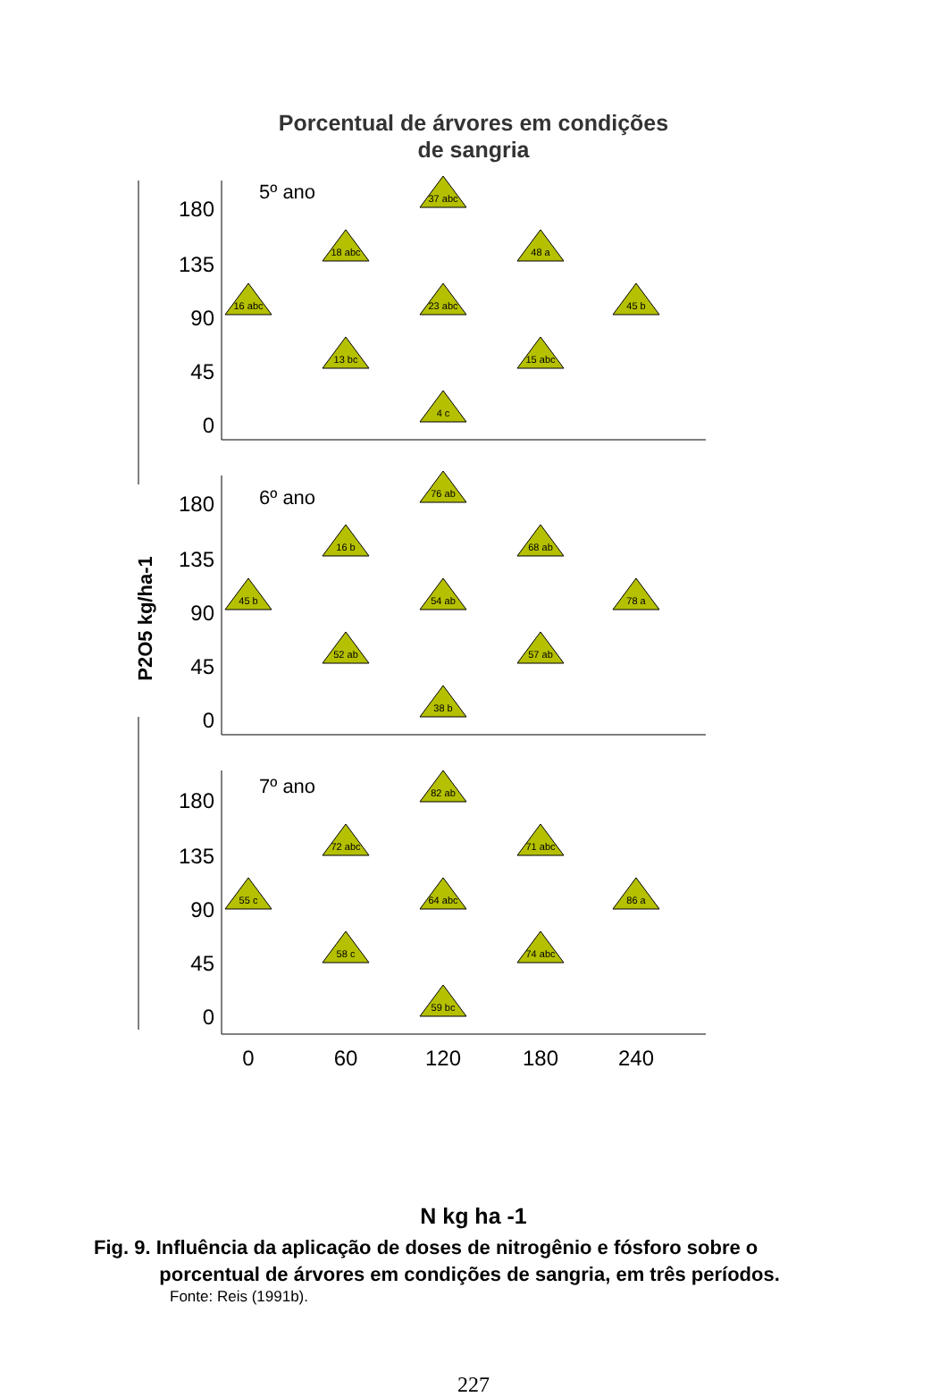Porcentual de árvores em condições
de sangria
180
135
90
45
0
180
135
90
45
0
180
135
90
45
0
5º ano
6º ano
7º ano
P2O5 kg/ha-1
0
60
120
180
240
16 abc
18 abc
37 abc
48 a
45 b
13 bc
23 abc
15 abc
4 c
45 b
16 b
76 ab
68 ab
78 a
52 ab
54 ab
57 ab
38 b
55 c
72 abc
82 ab
71 abc
86 a
58 c
64 abc
74 abc
59 bc
N kg ha -1
Fig. 9. Influência da aplicação de doses de nitrogênio e fósforo sobre o
porcentual de árvores em condições de sangria, em três períodos.
Fonte: Reis (1991b).
227